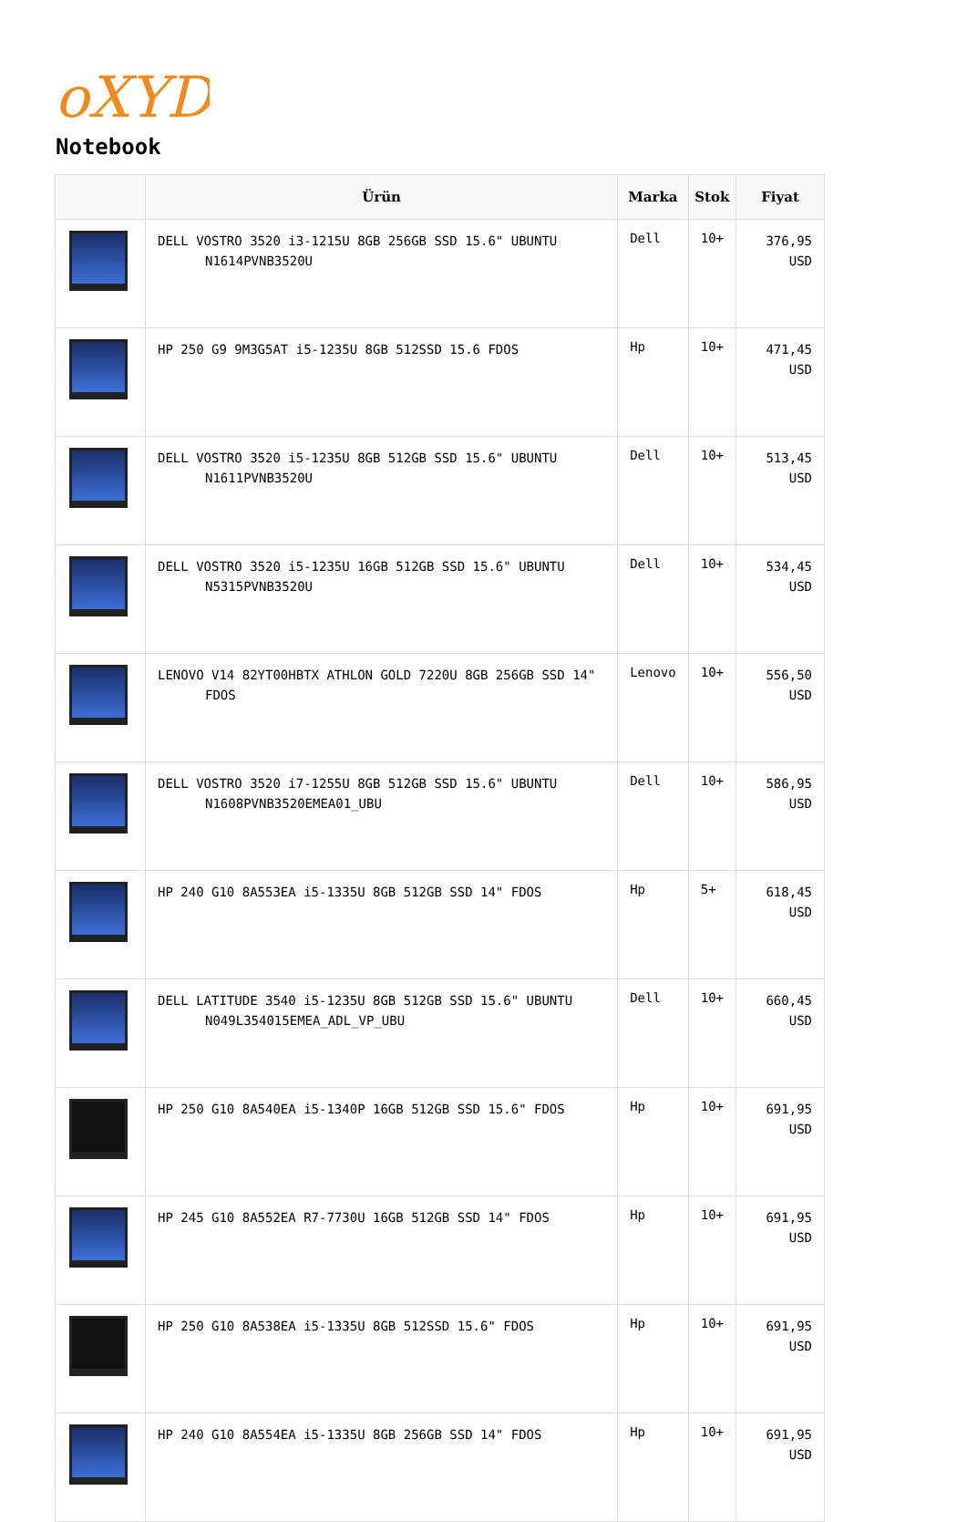oXYD
Notebook
| | Ürün | Marka | Stok | Fiyat |
| --- | --- | --- | --- | --- |
| | DELL VOSTRO 3520 i3-1215U 8GB 256GB SSD 15.6" UBUNTU N1614PVNB3520U | Dell | 10+ | 376,95 USD |
| | HP 250 G9 9M3G5AT i5-1235U 8GB 512SSD 15.6 FDOS | Hp | 10+ | 471,45 USD |
| | DELL VOSTRO 3520 i5-1235U 8GB 512GB SSD 15.6" UBUNTU N1611PVNB3520U | Dell | 10+ | 513,45 USD |
| | DELL VOSTRO 3520 i5-1235U 16GB 512GB SSD 15.6" UBUNTU N5315PVNB3520U | Dell | 10+ | 534,45 USD |
| | LENOVO V14 82YT00HBTX ATHLON GOLD 7220U 8GB 256GB SSD 14" FDOS | Lenovo | 10+ | 556,50 USD |
| | DELL VOSTRO 3520 i7-1255U 8GB 512GB SSD 15.6" UBUNTU N1608PVNB3520EMEA01_UBU | Dell | 10+ | 586,95 USD |
| | HP 240 G10 8A553EA i5-1335U 8GB 512GB SSD 14" FDOS | Hp | 5+ | 618,45 USD |
| | DELL LATITUDE 3540 i5-1235U 8GB 512GB SSD 15.6" UBUNTU N049L354015EMEA_ADL_VP_UBU | Dell | 10+ | 660,45 USD |
| | HP 250 G10 8A540EA i5-1340P 16GB 512GB SSD 15.6" FDOS | Hp | 10+ | 691,95 USD |
| | HP 245 G10 8A552EA R7-7730U 16GB 512GB SSD 14" FDOS | Hp | 10+ | 691,95 USD |
| | HP 250 G10 8A538EA i5-1335U 8GB 512SSD 15.6" FDOS | Hp | 10+ | 691,95 USD |
| | HP 240 G10 8A554EA i5-1335U 8GB 256GB SSD 14" FDOS | Hp | 10+ | 691,95 USD |